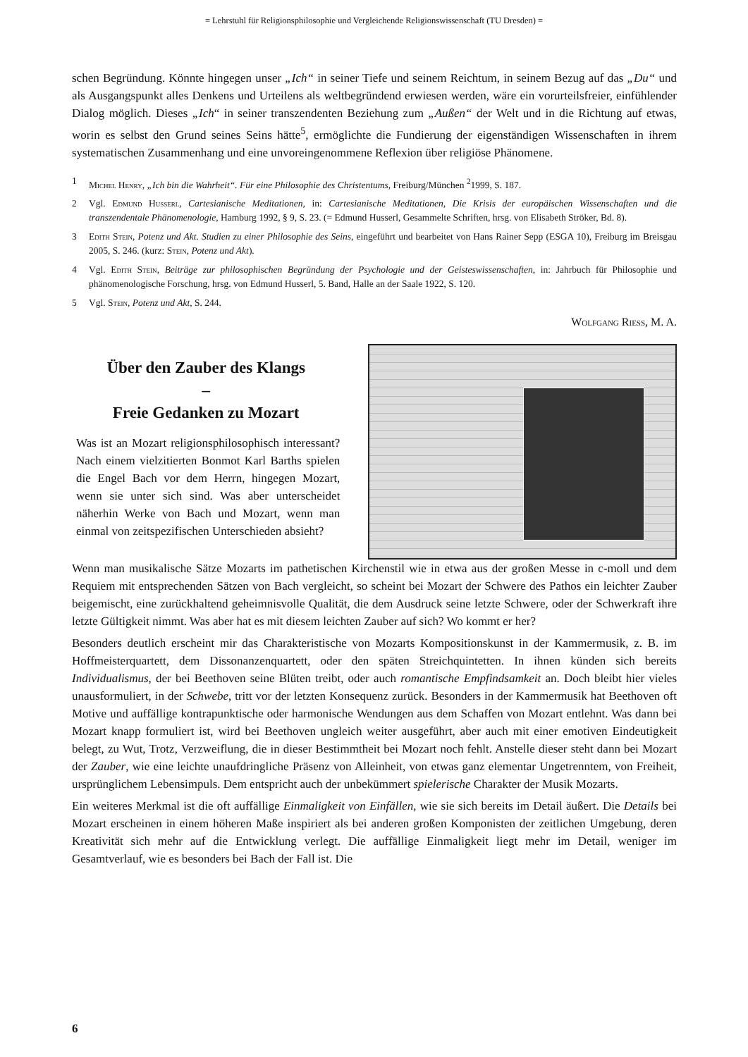= Lehrstuhl für Religionsphilosophie und Vergleichende Religionswissenschaft (TU Dresden) =
schen Begründung. Könnte hingegen unser „Ich“ in seiner Tiefe und seinem Reichtum, in seinem Bezug auf das „Du“ und als Ausgangspunkt alles Denkens und Urteilens als weltbegründend erwiesen werden, wäre ein vorurteilsfreier, einfühlender Dialog möglich. Dieses „Ich“ in seiner transzendenten Beziehung zum „Außen“ der Welt und in die Richtung auf etwas, worin es selbst den Grund seines Seins hätte<sup>5</sup>, ermöglichte die Fundierung der eigenständigen Wissenschaften in ihrem systematischen Zusammenhang und eine unvoreingenommene Reflexion über religiöse Phänomene.
1 Michel Henry, „Ich bin die Wahrheit“. Für eine Philosophie des Christentums, Freiburg/München <sup>2</sup>1999, S. 187.
2 Vgl. Edmund Husserl, Cartesianische Meditationen, in: Cartesianische Meditationen, Die Krisis der europäischen Wissenschaften und die transzendentale Phänomenologie, Hamburg 1992, § 9, S. 23. (= Edmund Husserl, Gesammelte Schriften, hrsg. von Elisabeth Ströker, Bd. 8).
3 Edith Stein, Potenz und Akt. Studien zu einer Philosophie des Seins, eingeführt und bearbeitet von Hans Rainer Sepp (ESGA 10), Freiburg im Breisgau 2005, S. 246. (kurz: Stein, Potenz und Akt).
4 Vgl. Edith Stein, Beiträge zur philosophischen Begründung der Psychologie und der Geisteswissenschaften, in: Jahrbuch für Philosophie und phänomenologische Forschung, hrsg. von Edmund Husserl, 5. Band, Halle an der Saale 1922, S. 120.
5 Vgl. Stein, Potenz und Akt, S. 244.
Wolfgang Riess, M. A.
Über den Zauber des Klangs
–
Freie Gedanken zu Mozart
Was ist an Mozart religionsphilosophisch interessant? Nach einem vielzitierten Bonmot Karl Barths spielen die Engel Bach vor dem Herrn, hingegen Mozart, wenn sie unter sich sind. Was aber unterscheidet näherhin Werke von Bach und Mozart, wenn man einmal von zeitspezifischen Unterschieden absieht?
Wenn man musikalische Sätze Mozarts im pathetischen Kirchenstil wie in etwa aus der großen Messe in c-moll und dem Requiem mit entsprechenden Sätzen von Bach vergleicht, so scheint bei Mozart der Schwere des Pathos ein leichter Zauber beigemischt, eine zurückhaltend geheimnisvolle Qualität, die dem Ausdruck seine letzte Schwere, oder der Schwerkraft ihre letzte Gültigkeit nimmt. Was aber hat es mit diesem leichten Zauber auf sich? Wo kommt er her?
Besonders deutlich erscheint mir das Charakteristische von Mozarts Kompositionskunst in der Kammermusik, z. B. im Hoffmeisterquartett, dem Dissonanzenquartett, oder den späten Streichquintetten. In ihnen künden sich bereits Individualismus, der bei Beethoven seine Blüten treibt, oder auch romantische Empfindsamkeit an. Doch bleibt hier vieles unausformuliert, in der Schwebe, tritt vor der letzten Konsequenz zurück. Besonders in der Kammermusik hat Beethoven oft Motive und auffällige kontrapunktische oder harmonische Wendungen aus dem Schaffen von Mozart entlehnt. Was dann bei Mozart knapp formuliert ist, wird bei Beethoven ungleich weiter ausgeführt, aber auch mit einer emotiven Eindeutigkeit belegt, zu Wut, Trotz, Verzweiflung, die in dieser Bestimmtheit bei Mozart noch fehlt. Anstelle dieser steht dann bei Mozart der Zauber, wie eine leichte unaufdringliche Präsenz von Alleinheit, von etwas ganz elementar Ungetrenntem, von Freiheit, ursprünglichem Lebensimpuls. Dem entspricht auch der unbekümmert spielerische Charakter der Musik Mozarts.
Ein weiteres Merkmal ist die oft auffällige Einmaligkeit von Einfällen, wie sie sich bereits im Detail äußert. Die Details bei Mozart erscheinen in einem höheren Maße inspiriert als bei anderen großen Komponisten der zeitlichen Umgebung, deren Kreativität sich mehr auf die Entwicklung verlegt. Die auffällige Einmaligkeit liegt mehr im Detail, weniger im Gesamtverlauf, wie es besonders bei Bach der Fall ist. Die
6